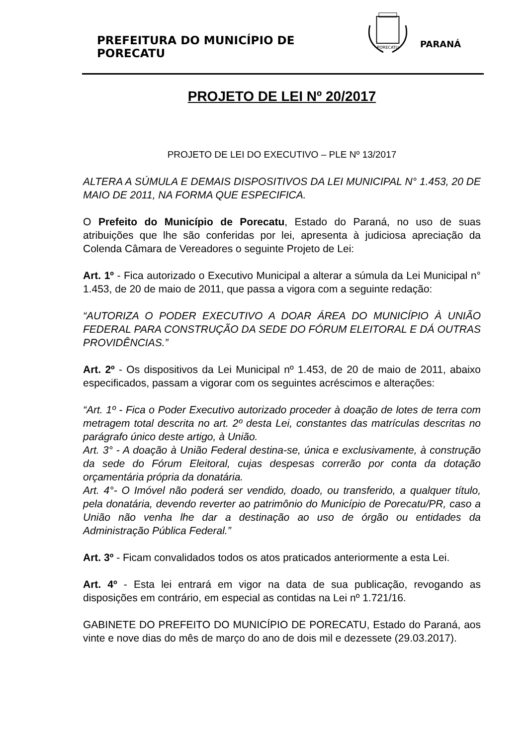PREFEITURA DO MUNICÍPIO DE PORECATU
PORECATU
PARANÁ
PROJETO DE LEI Nº 20/2017
PROJETO DE LEI DO EXECUTIVO – PLE Nº 13/2017
ALTERA A SÚMULA E DEMAIS DISPOSITIVOS DA LEI MUNICIPAL N° 1.453, 20 DE MAIO DE 2011, NA FORMA QUE ESPECIFICA.
O Prefeito do Município de Porecatu, Estado do Paraná, no uso de suas atribuições que lhe são conferidas por lei, apresenta à judiciosa apreciação da Colenda Câmara de Vereadores o seguinte Projeto de Lei:
Art. 1º - Fica autorizado o Executivo Municipal a alterar a súmula da Lei Municipal n° 1.453, de 20 de maio de 2011, que passa a vigora com a seguinte redação:
“AUTORIZA O PODER EXECUTIVO A DOAR ÁREA DO MUNICÍPIO À UNIÃO FEDERAL PARA CONSTRUÇÃO DA SEDE DO FÓRUM ELEITORAL E DÁ OUTRAS PROVIDÊNCIAS.”
Art. 2º - Os dispositivos da Lei Municipal nº 1.453, de 20 de maio de 2011, abaixo especificados, passam a vigorar com os seguintes acréscimos e alterações:
“Art. 1º - Fica o Poder Executivo autorizado proceder à doação de lotes de terra com metragem total descrita no art. 2º desta Lei, constantes das matrículas descritas no parágrafo único deste artigo, à União.
Art. 3° - A doação à União Federal destina-se, única e exclusivamente, à construção da sede do Fórum Eleitoral, cujas despesas correrão por conta da dotação orçamentária própria da donatária.
Art. 4°- O Imóvel não poderá ser vendido, doado, ou transferido, a qualquer título, pela donatária, devendo reverter ao patrimônio do Município de Porecatu/PR, caso a União não venha lhe dar a destinação ao uso de órgão ou entidades da Administração Pública Federal.”
Art. 3º - Ficam convalidados todos os atos praticados anteriormente a esta Lei.
Art. 4º - Esta lei entrará em vigor na data de sua publicação, revogando as disposições em contrário, em especial as contidas na Lei nº 1.721/16.
GABINETE DO PREFEITO DO MUNICÍPIO DE PORECATU, Estado do Paraná, aos vinte e nove dias do mês de março do ano de dois mil e dezessete (29.03.2017).